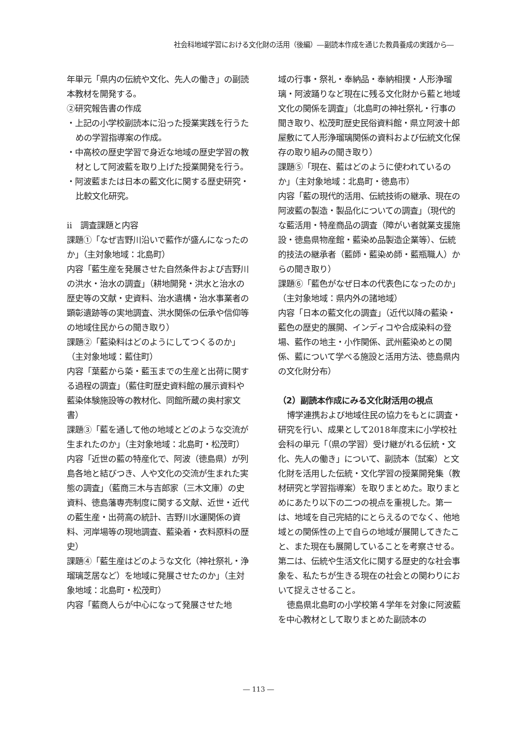社会科地域学習における文化財の活用（後編）―副読本作成を通じた教員養成の実践から―
年単元「県内の伝統や文化、先人の働き」の副読本教材を開発する。
②研究報告書の作成
・上記の小学校副読本に沿った授業実践を行うための学習指導案の作成。
・中高校の歴史学習で身近な地域の歴史学習の教材として阿波藍を取り上げた授業開発を行う。
・阿波藍または日本の藍文化に関する歴史研究・比較文化研究。
ⅱ　調査課題と内容
課題①「なぜ吉野川沿いで藍作が盛んになったのか」（主対象地域：北島町）
内容「藍生産を発展させた自然条件および吉野川の洪水・治水の調査」（耕地開発・洪水と治水の歴史等の文献・史資料、治水遺構・治水事業者の顕彰遺跡等の実地調査、洪水関係の伝承や信仰等の地域住民からの聞き取り）
課題②「藍染料はどのようにしてつくるのか」（主対象地域：藍住町）
内容「葉藍から蒅・藍玉までの生産と出荷に関する過程の調査」（藍住町歴史資料館の展示資料や藍染体験施設等の教材化、同館所蔵の奥村家文書）
課題③「藍を通して他の地域とどのような交流が生まれたのか」（主対象地域：北島町・松茂町）
内容「近世の藍の特産化で、阿波（徳島県）が列島各地と結びつき、人や文化の交流が生まれた実態の調査」（藍商三木与吉郎家（三木文庫）の史資料、徳島藩専売制度に関する文献、近世・近代の藍生産・出荷高の統計、吉野川水運関係の資料、河岸場等の現地調査、藍染着・衣料原料の歴史）
課題④「藍生産はどのような文化（神社祭礼・浄瑠璃芝居など）を地域に発展させたのか」（主対象地域：北島町・松茂町）
内容「藍商人らが中心になって発展させた地
域の行事・祭礼・奉納品・奉納相撲・人形浄瑠璃・阿波踊りなど現在に残る文化財から藍と地域文化の関係を調査」（北島町の神社祭礼・行事の聞き取り、松茂町歴史民俗資料館・県立阿波十郎屋敷にて人形浄瑠璃関係の資料および伝統文化保存の取り組みの聞き取り）
課題⑤「現在、藍はどのように使われているのか」（主対象地域：北島町・徳島市）
内容「藍の現代的活用、伝統技術の継承、現在の阿波藍の製造・製品化についての調査」（現代的な藍活用・特産商品の調査（障がい者就業支援施設・徳島県物産館・藍染め品製造企業等）、伝統的技法の継承者（藍師・藍染め師・藍瓶職人）からの聞き取り）
課題⑥「藍色がなぜ日本の代表色になったのか」（主対象地域：県内外の諸地域）
内容「日本の藍文化の調査」（近代以降の藍染・藍色の歴史的展開、インディコや合成染料の登場、藍作の地主・小作関係、武州藍染めとの関係、藍について学べる施設と活用方法、徳島県内の文化財分布）
（2）副読本作成にみる文化財活用の視点
博学連携および地域住民の協力をもとに調査・研究を行い、成果として2018年度末に小学校社会科の単元「（県の学習）受け継がれる伝統・文化、先人の働き」について、副読本（試案）と文化財を活用した伝統・文化学習の授業開発集（教材研究と学習指導案）を取りまとめた。取りまとめにあたり以下の二つの視点を重視した。第一は、地域を自己完結的にとらえるのでなく、他地域との関係性の上で自らの地域が展開してきたこと、また現在も展開していることを考察させる。第二は、伝統や生活文化に関する歴史的な社会事象を、私たちが生きる現在の社会との関わりにおいて捉えさせること。
徳島県北島町の小学校第４学年を対象に阿波藍を中心教材として取りまとめた副読本の
― 113 ―